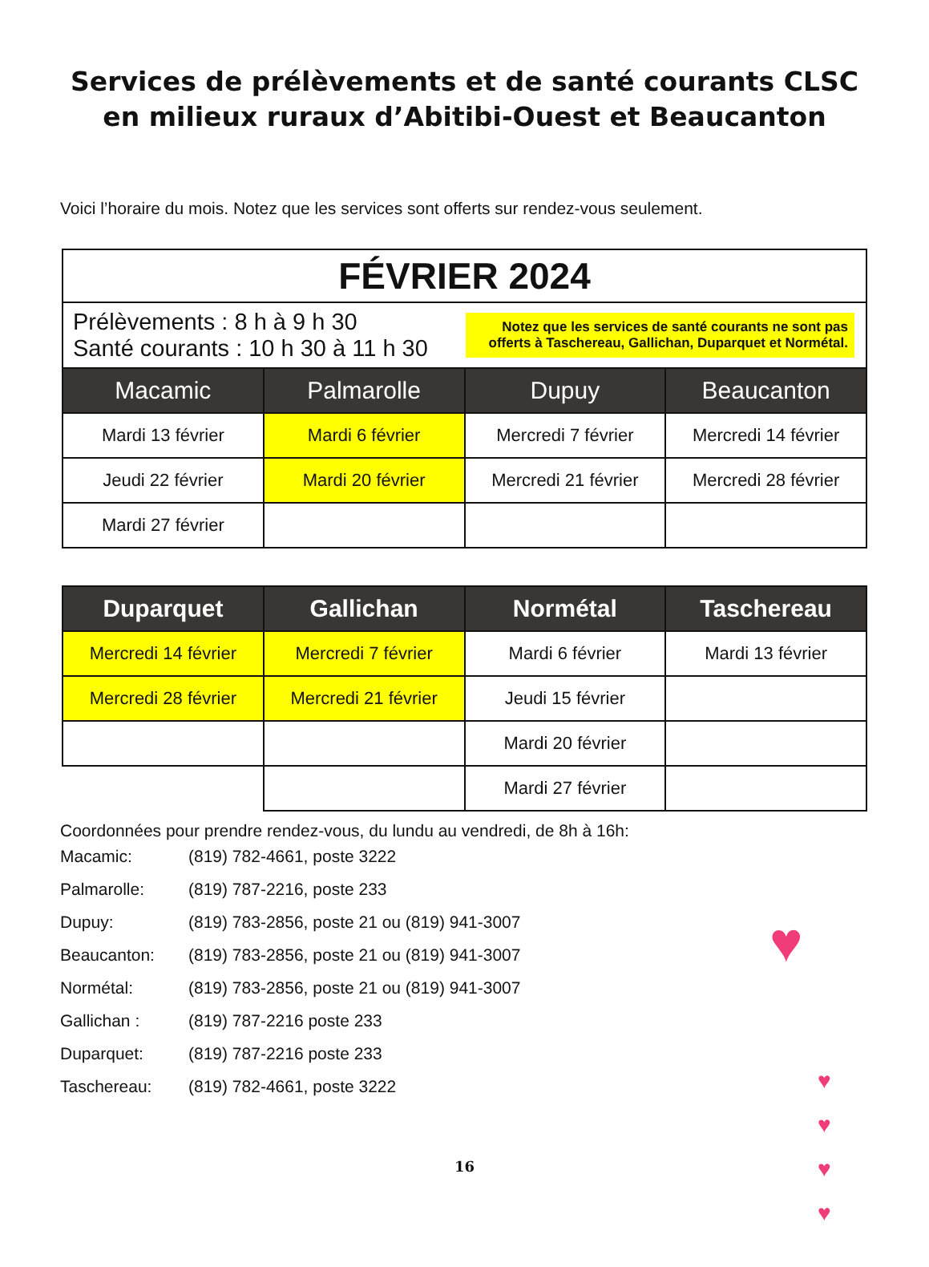Services de prélèvements et de santé courants CLSC
en milieux ruraux d’Abitibi-Ouest et Beaucanton
Voici l’horaire du mois. Notez que les services sont offerts sur rendez-vous seulement.
| FÉVRIER 2024 | | | |
| Prélèvements : 8 h à 9 h 30 Santé courants : 10 h 30 à 11 h 30 | | Notez que les services de santé courants ne sont pas offerts à Taschereau, Gallichan, Duparquet et Normétal. | |
| Macamic | Palmarolle | Dupuy | Beaucanton |
| Mardi 13 février | Mardi 6 février | Mercredi 7 février | Mercredi 14 février |
| Jeudi 22 février | Mardi 20 février | Mercredi 21 février | Mercredi 28 février |
| Mardi 27 février | | | |
| Duparquet | Gallichan | Normétal | Taschereau |
| --- | --- | --- | --- |
| Mercredi 14 février | Mercredi 7 février | Mardi 6 février | Mardi 13 février |
| Mercredi 28 février | Mercredi 21 février | Jeudi 15 février | |
| | | Mardi 20 février | |
| | | Mardi 27 février | |
Coordonnées pour prendre rendez-vous, du lundu au vendredi, de 8h à 16h:
Macamic: (819) 782-4661, poste 3222
Palmarolle: (819) 787-2216, poste 233
Dupuy: (819) 783-2856, poste 21 ou (819) 941-3007
Beaucanton: (819) 783-2856, poste 21 ou (819) 941-3007
Normétal: (819) 783-2856, poste 21 ou (819) 941-3007
Gallichan : (819) 787-2216 poste 233
Duparquet: (819) 787-2216 poste 233
Taschereau: (819) 782-4661, poste 3222
16
♥
♥
♥
♥
♥